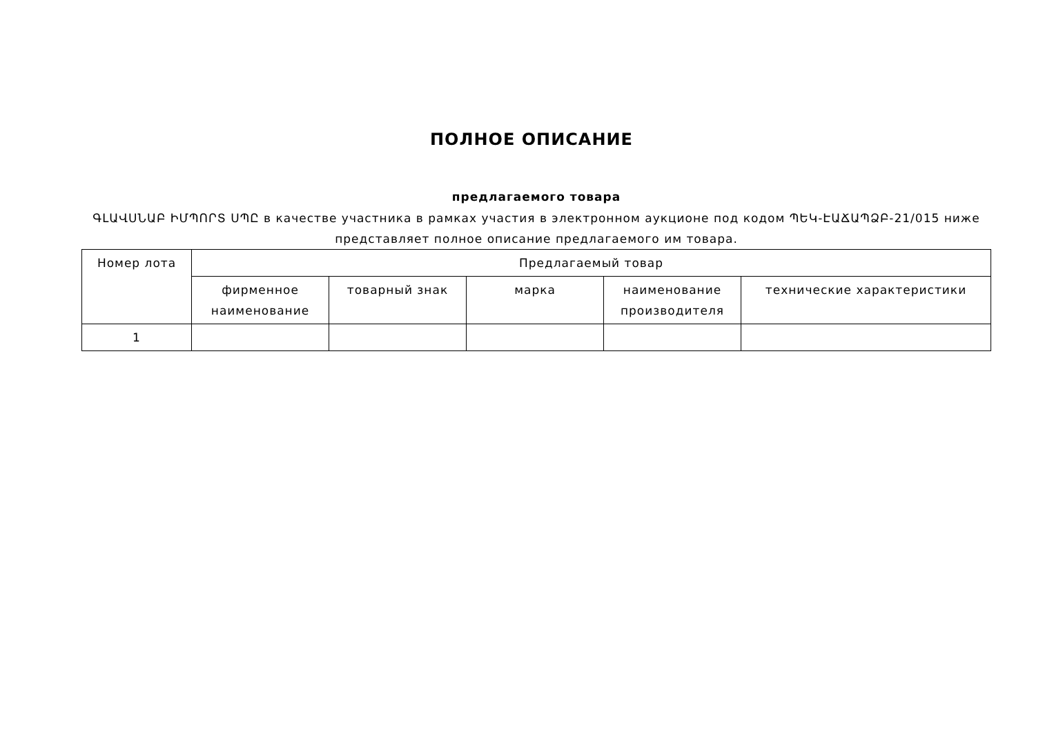ПОЛНОЕ ОПИСАНИЕ
предлагаемого товара
ԳԼԱՎՍՆԱԲ ԻՄՊՈՐՏ ՍՊԸ в качестве участника в рамках участия в электронном аукционе под кодом ՊԵԿ-ԷԱՃԱՊՁԲ-21/015 ниже представляет полное описание предлагаемого им товара.
| Номер лота | Предлагаемый товар | | | | |
| --- | --- | --- | --- | --- | --- |
| | фирменное наименование | товарный знак | марка | наименование производителя | технические характеристики |
| 1 | | | | | |